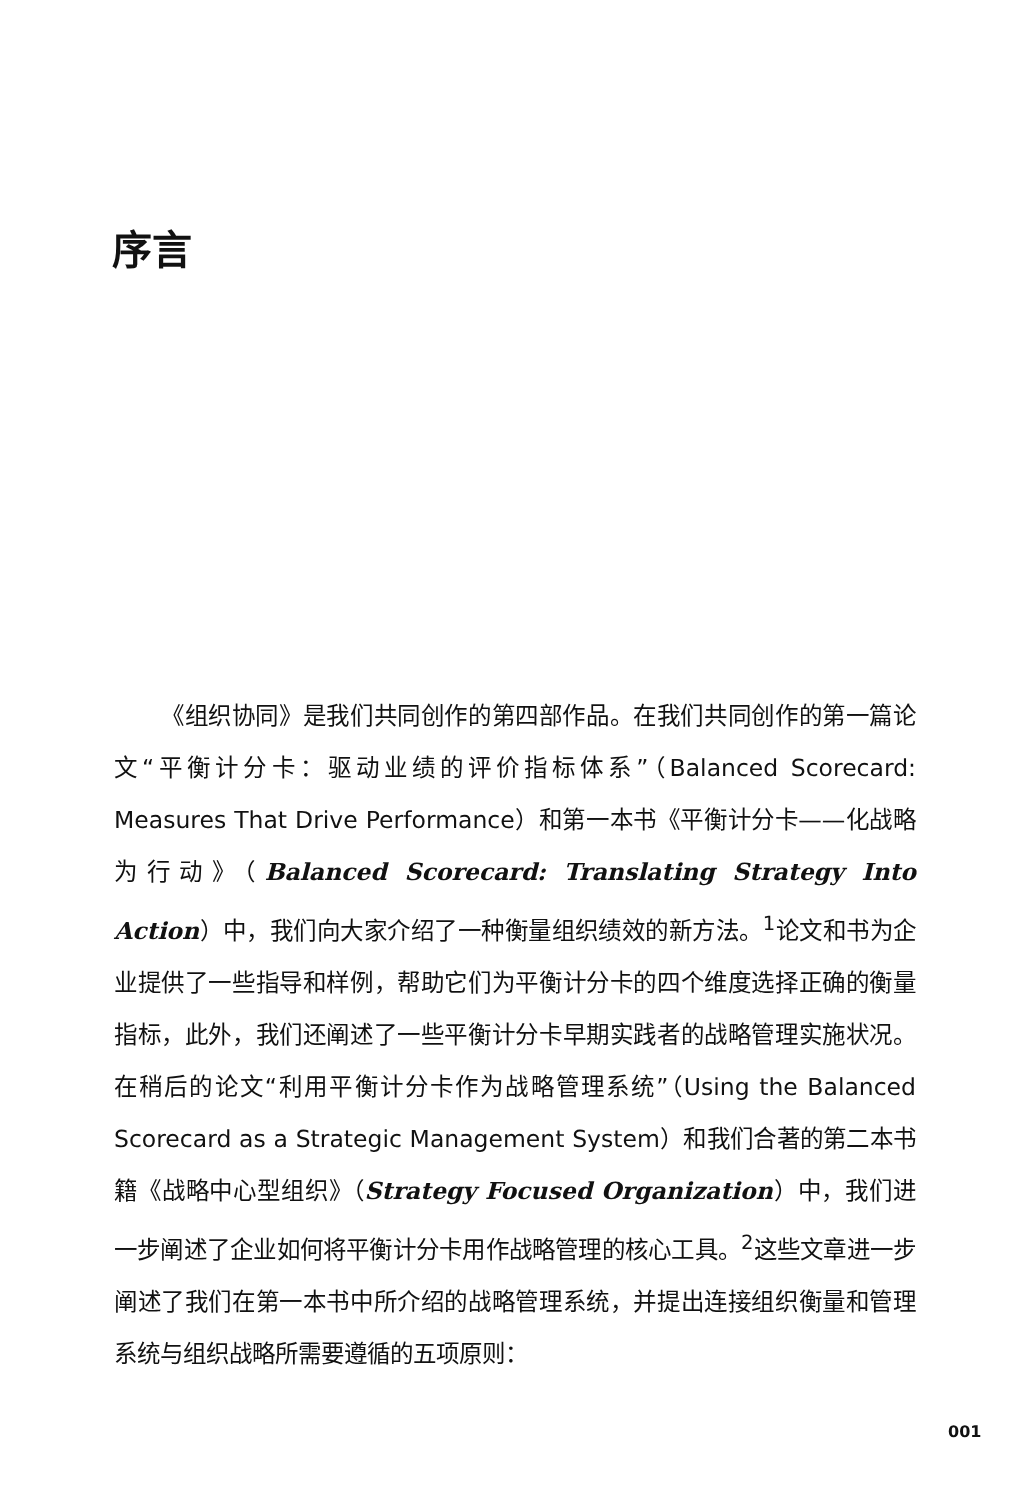序言
《组织协同》是我们共同创作的第四部作品。在我们共同创作的第一篇论文“平衡计分卡：驱动业绩的评价指标体系”（Balanced Scorecard: Measures That Drive Performance）和第一本书《平衡计分卡——化战略为行动》（Balanced Scorecard: Translating Strategy Into Action）中，我们向大家介绍了一种衡量组织绩效的新方法。<sup>1</sup>论文和书为企业提供了一些指导和样例，帮助它们为平衡计分卡的四个维度选择正确的衡量指标，此外，我们还阐述了一些平衡计分卡早期实践者的战略管理实施状况。在稍后的论文“利用平衡计分卡作为战略管理系统”（Using the Balanced Scorecard as a Strategic Management System）和我们合著的第二本书籍《战略中心型组织》（Strategy Focused Organization）中，我们进一步阐述了企业如何将平衡计分卡用作战略管理的核心工具。<sup>2</sup>这些文章进一步阐述了我们在第一本书中所介绍的战略管理系统，并提出连接组织衡量和管理系统与组织战略所需要遵循的五项原则：
001